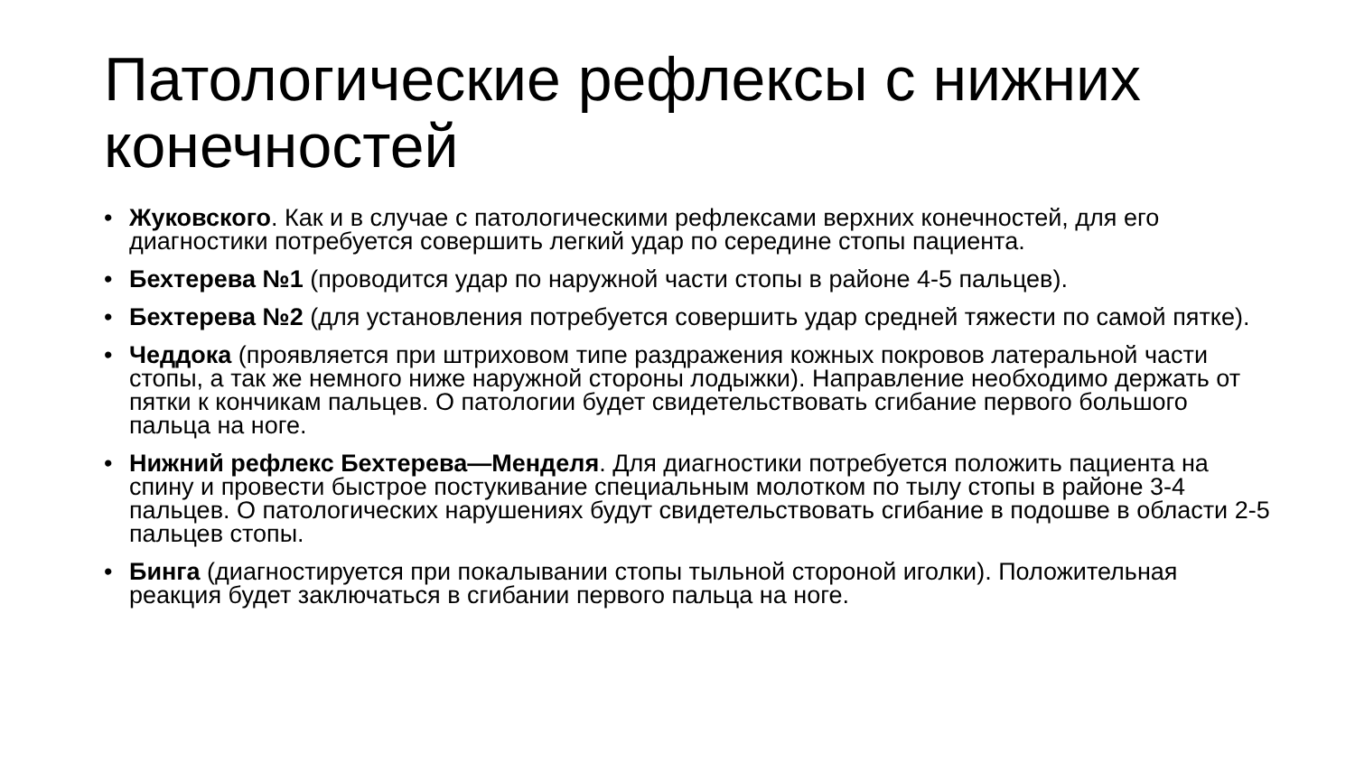Патологические рефлексы с нижних конечностей
• Жуковского. Как и в случае с патологическими рефлексами верхних конечностей, для его диагностики потребуется совершить легкий удар по середине стопы пациента.
• Бехтерева №1 (проводится удар по наружной части стопы в районе 4-5 пальцев).
• Бехтерева №2 (для установления потребуется совершить удар средней тяжести по самой пятке).
• Чеддока (проявляется при штриховом типе раздражения кожных покровов латеральной части стопы, а так же немного ниже наружной стороны лодыжки). Направление необходимо держать от пятки к кончикам пальцев. О патологии будет свидетельствовать сгибание первого большого пальца на ноге.
• Нижний рефлекс Бехтерева—Менделя. Для диагностики потребуется положить пациента на спину и провести быстрое постукивание специальным молотком по тылу стопы в районе 3-4 пальцев. О патологических нарушениях будут свидетельствовать сгибание в подошве в области 2-5 пальцев стопы.
• Бинга (диагностируется при покалывании стопы тыльной стороной иголки). Положительная реакция будет заключаться в сгибании первого пальца на ноге.